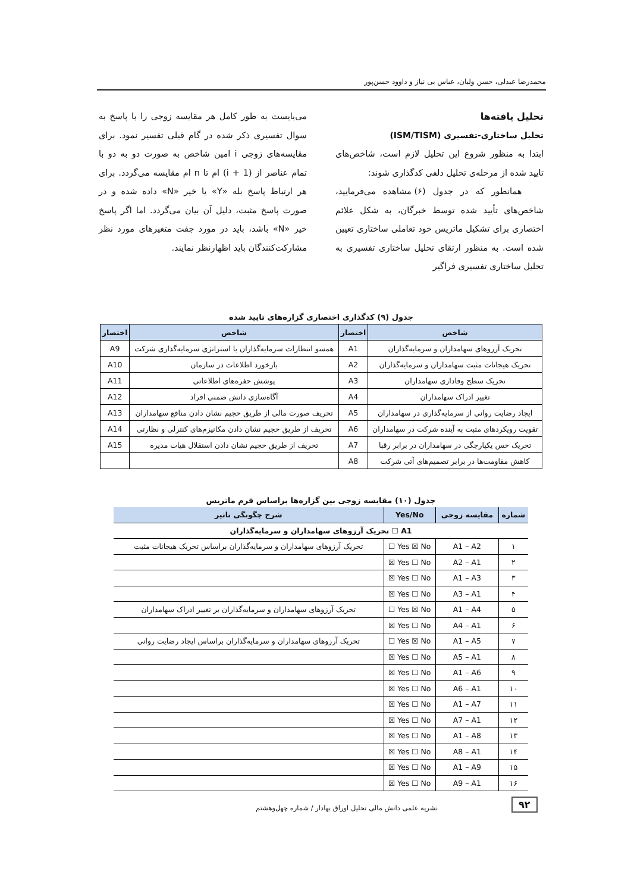محمدرضا عبدلی، حسن ولیان، عباس بی نیاز و داوود حسن‌پور
تحلیل یافته‌ها
تحلیل ساختاری-تفسیری (ISM/TISM)
ابتدا به منظور شروع این تحلیل لازم است، شاخص‌های تایید شده از مرحله‌ی تحلیل دلفی کدگذاری شوند:
همانطور که در جدول (۶) مشاهده می‌فرمایید، شاخص‌های تأیید شده توسط خبرگان، به شکل علائم اختصاری برای تشکیل ماتریس خود تعاملی ساختاری تعیین شده است. به منظور ارتقای تحلیل ساختاری تفسیری به تحلیل ساختاری تفسیری فراگیر
می‌بایست به طور کامل هر مقایسه زوجی را با پاسخ به سوال تفسیری ذکر شده در گام قبلی تفسیر نمود. برای مقایسه‌های زوجی i امین شاخص به صورت دو به دو با تمام عناصر از (i + 1) ام تا n ام مقایسه می‌گردد. برای هر ارتباط پاسخ بله «Y» یا خیر «N» داده شده و در صورت پاسخ مثبت، دلیل آن بیان می‌گردد. اما اگر پاسخ خیر «N» باشد، باید در مورد جفت متغیرهای مورد نظر مشارکت‌کنندگان باید اظهارنظر نمایند.
جدول (۹) کدگذاری اختصاری گزاره‌های تایید شده
| شاخص | اختصار | شاخص | اختصار |
| --- | --- | --- | --- |
| تحریک آرزوهای سهامداران و سرمایه‌گذاران | A1 | همسو انتظارات سرمایه‌گذاران با استراتژی سرمایه‌گذاری شرکت | A9 |
| تحریک هیجانات مثبت سهامداران و سرمایه‌گذاران | A2 | بازخورد اطلاعات در سازمان | A10 |
| تحریک سطح وفاداری سهامداران | A3 | پوشش حفره‌های اطلاعاتی | A11 |
| تغییر ادراک سهامداران | A4 | آگاه‌سازی دانش ضمنی افراد | A12 |
| ایجاد رضایت روانی از سرمایه‌گذاری در سهامداران | A5 | تحریف صورت مالی از طریق حجیم نشان دادن منافع سهامداران | A13 |
| تقویت رویکردهای مثبت به آینده شرکت در سهامداران | A6 | تحریف از طریق حجیم نشان دادن مکانیزم‌های کنترلی و نظارتی | A14 |
| تحریک حس یکپارچگی در سهامداران در برابر رقبا | A7 | تحریف از طریق حجیم نشان دادن استقلال هیات مدیره | A15 |
| کاهش مقاومت‌ها در برابر تصمیم‌های آتی شرکت | A8 | | |
جدول (۱۰) مقایسه زوجی بین گزاره‌ها براساس فرم ماتریس
| شماره | مقایسه زوجی | Yes/No | شرح چگونگی تاثیر |
| --- | --- | --- | --- |
| A1 ☐ تحریک آرزوهای سهامداران و سرمایه‌گذاران | | | |
| ۱ | A1 – A2 | Yes ☒ No ☐ | تحریک آرزوهای سهامداران و سرمایه‌گذاران براساس تحریک هیجانات مثبت |
| ۲ | A2 – A1 | Yes ☐ No ☒ | |
| ۳ | A1 – A3 | Yes ☐ No ☒ | |
| ۴ | A3 – A1 | Yes ☐ No ☒ | |
| ۵ | A1 – A4 | Yes ☒ No ☐ | تحریک آرزوهای سهامداران و سرمایه‌گذاران بر تغییر ادراک سهامداران |
| ۶ | A4 – A1 | Yes ☐ No ☒ | |
| ۷ | A1 – A5 | Yes ☒ No ☐ | تحریک آرزوهای سهامداران و سرمایه‌گذاران براساس ایجاد رضایت روانی |
| ۸ | A5 – A1 | Yes ☐ No ☒ | |
| ۹ | A1 – A6 | Yes ☐ No ☒ | |
| ۱۰ | A6 – A1 | Yes ☐ No ☒ | |
| ۱۱ | A1 – A7 | Yes ☐ No ☒ | |
| ۱۲ | A7 – A1 | Yes ☐ No ☒ | |
| ۱۳ | A1 – A8 | Yes ☐ No ☒ | |
| ۱۴ | A8 – A1 | Yes ☐ No ☒ | |
| ۱۵ | A1 – A9 | Yes ☐ No ☒ | |
| ۱۶ | A9 – A1 | Yes ☐ No ☒ | |
۹۲
نشریه علمی دانش مالی تحلیل اوراق بهادار / شماره چهل‌وهشتم